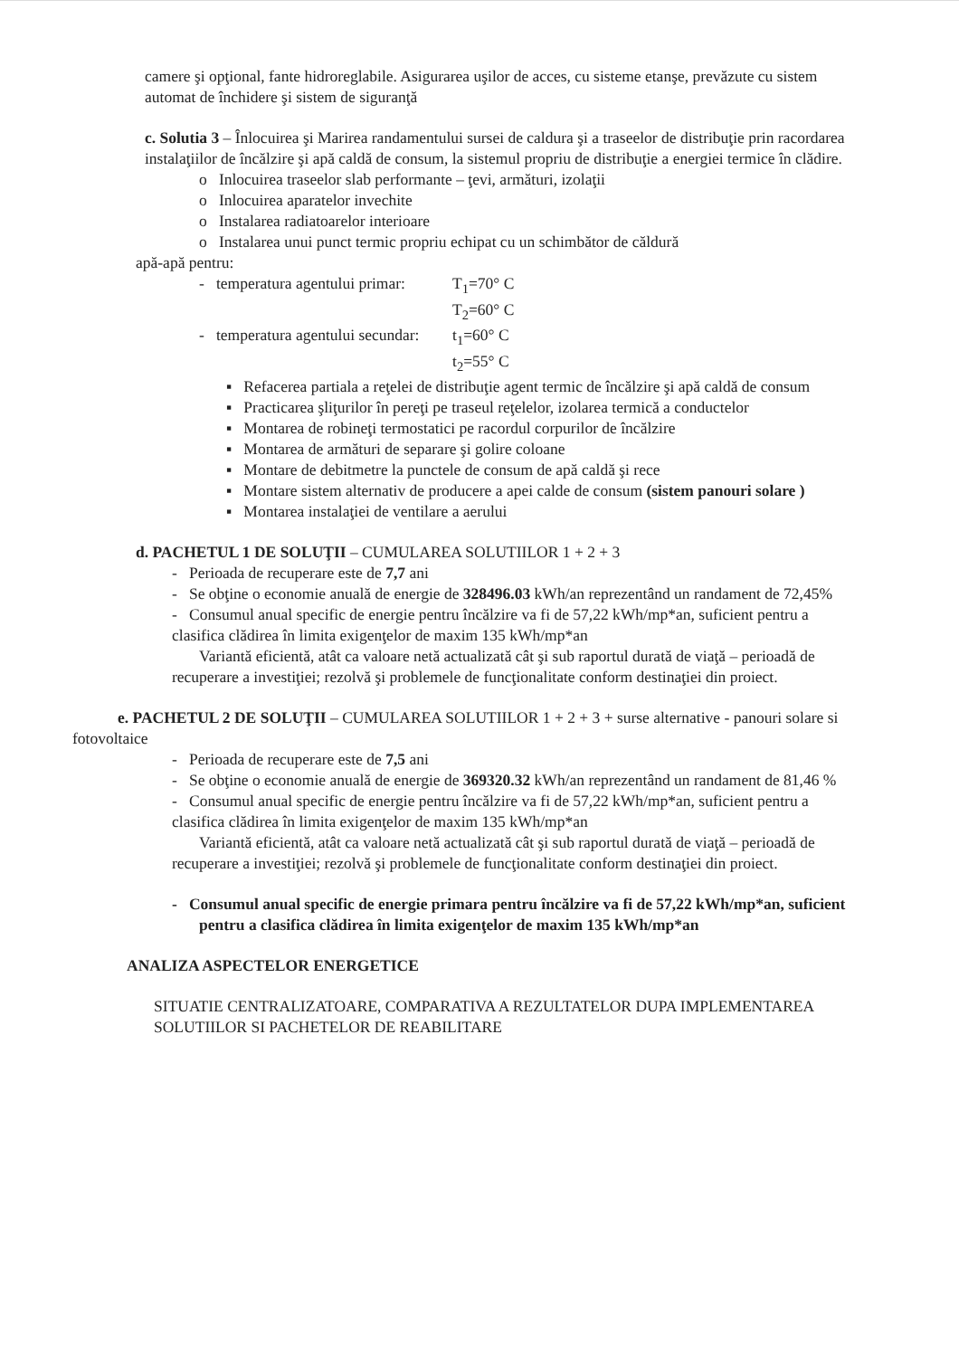camere şi opţional, fante hidroreglabile. Asigurarea uşilor de acces, cu sisteme etanşe, prevăzute cu sistem automat de închidere şi sistem de siguranţă
c. Solutia 3 – Înlocuirea şi Marirea randamentului sursei de caldura şi a traseelor de distribuţie prin racordarea instalaţiilor de încălzire şi apă caldă de consum, la sistemul propriu de distribuţie a energiei termice în clădire.
o Inlocuirea traseelor slab performante – ţevi, armături, izolaţii
o Inlocuirea aparatelor invechite
o Instalarea radiatoarelor interioare
o Instalarea unui punct termic propriu echipat cu un schimbător de căldură
apă-apă pentru:
- temperatura agentului primar: T<sub>1</sub>=70° C
T<sub>2</sub>=60° C
- temperatura agentului secundar: t<sub>1</sub>=60° C
t<sub>2</sub>=55° C
▪ Refacerea partiala a reţelei de distribuţie agent termic de încălzire şi apă caldă de consum
▪ Practicarea şliţurilor în pereţi pe traseul reţelelor, izolarea termică a conductelor
▪ Montarea de robineţi termostatici pe racordul corpurilor de încălzire
▪ Montarea de armături de separare şi golire coloane
▪ Montare de debitmetre la punctele de consum de apă caldă şi rece
▪ Montare sistem alternativ de producere a apei calde de consum (sistem panouri solare )
▪ Montarea instalaţiei de ventilare a aerului
d. PACHETUL 1 DE SOLUŢII – CUMULAREA SOLUTIILOR 1 + 2 + 3
- Perioada de recuperare este de 7,7 ani
- Se obţine o economie anuală de energie de 328496.03 kWh/an reprezentând un randament de 72,45%
- Consumul anual specific de energie pentru încălzire va fi de 57,22 kWh/mp*an, suficient pentru a clasifica clădirea în limita exigenţelor de maxim 135 kWh/mp*an
Variantă eficientă, atât ca valoare netă actualizată cât şi sub raportul durată de viaţă – perioadă de recuperare a investiţiei; rezolvă şi problemele de funcţionalitate conform destinaţiei din proiect.
e. PACHETUL 2 DE SOLUŢII – CUMULAREA SOLUTIILOR 1 + 2 + 3 + surse alternative - panouri solare si fotovoltaice
- Perioada de recuperare este de 7,5 ani
- Se obţine o economie anuală de energie de 369320.32 kWh/an reprezentând un randament de 81,46 %
- Consumul anual specific de energie pentru încălzire va fi de 57,22 kWh/mp*an, suficient pentru a clasifica clădirea în limita exigenţelor de maxim 135 kWh/mp*an
Variantă eficientă, atât ca valoare netă actualizată cât şi sub raportul durată de viaţă – perioadă de recuperare a investiţiei; rezolvă şi problemele de funcţionalitate conform destinaţiei din proiect.
- Consumul anual specific de energie primara pentru încălzire va fi de 57,22 kWh/mp*an, suficient pentru a clasifica clădirea în limita exigenţelor de maxim 135 kWh/mp*an
ANALIZA ASPECTELOR ENERGETICE
SITUATIE CENTRALIZATOARE, COMPARATIVA A REZULTATELOR DUPA IMPLEMENTAREA SOLUTIILOR SI PACHETELOR DE REABILITARE